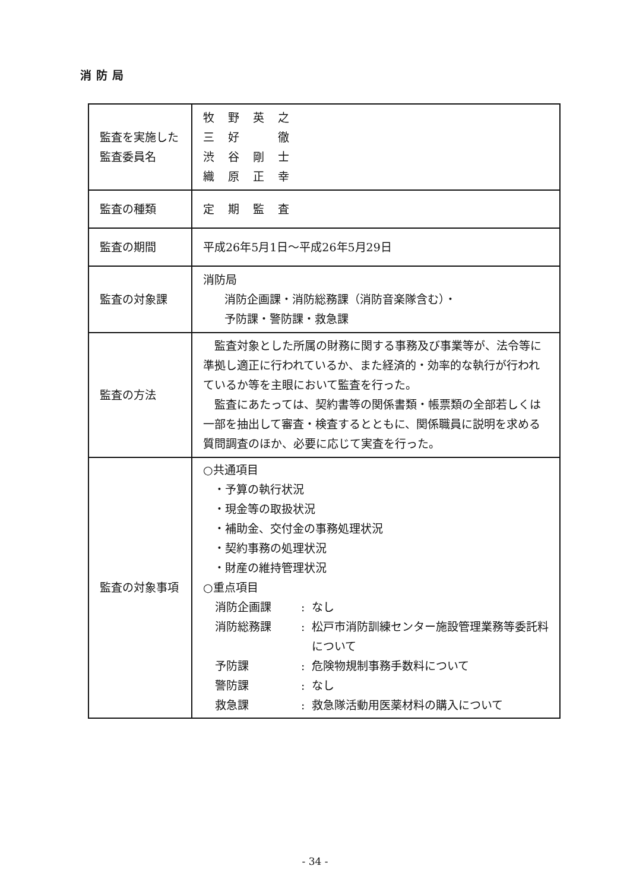消防局
| 監査を実施した 監査委員名 | 牧 野 英 之 三 好 徹 渋 谷 剛 士 織 原 正 幸 |
| 監査の種類 | 定 期 監 査 |
| 監査の期間 | 平成26年5月1日～平成26年5月29日 |
| 監査の対象課 | 消防局 消防企画課・消防総務課（消防音楽隊含む）・ 予防課・警防課・救急課 |
| 監査の方法 | 監査対象とした所属の財務に関する事務及び事業等が、法令等に準拠し適正に行われているか、また経済的・効率的な執行が行われているか等を主眼において監査を行った。 監査にあたっては、契約書等の関係書類・帳票類の全部若しくは一部を抽出して審査・検査するとともに、関係職員に説明を求める質問調査のほか、必要に応じて実査を行った。 |
| 監査の対象事項 | ○共通項目 ・予算の執行状況 ・現金等の取扱状況 ・補助金、交付金の事務処理状況 ・契約事務の処理状況 ・財産の維持管理状況 ○重点項目 消防企画課 : なし 消防総務課 : 松戸市消防訓練センター施設管理業務等委託料について 予防課 : 危険物規制事務手数料について 警防課 : なし 救急課 : 救急隊活動用医薬材料の購入について |
- 34 -